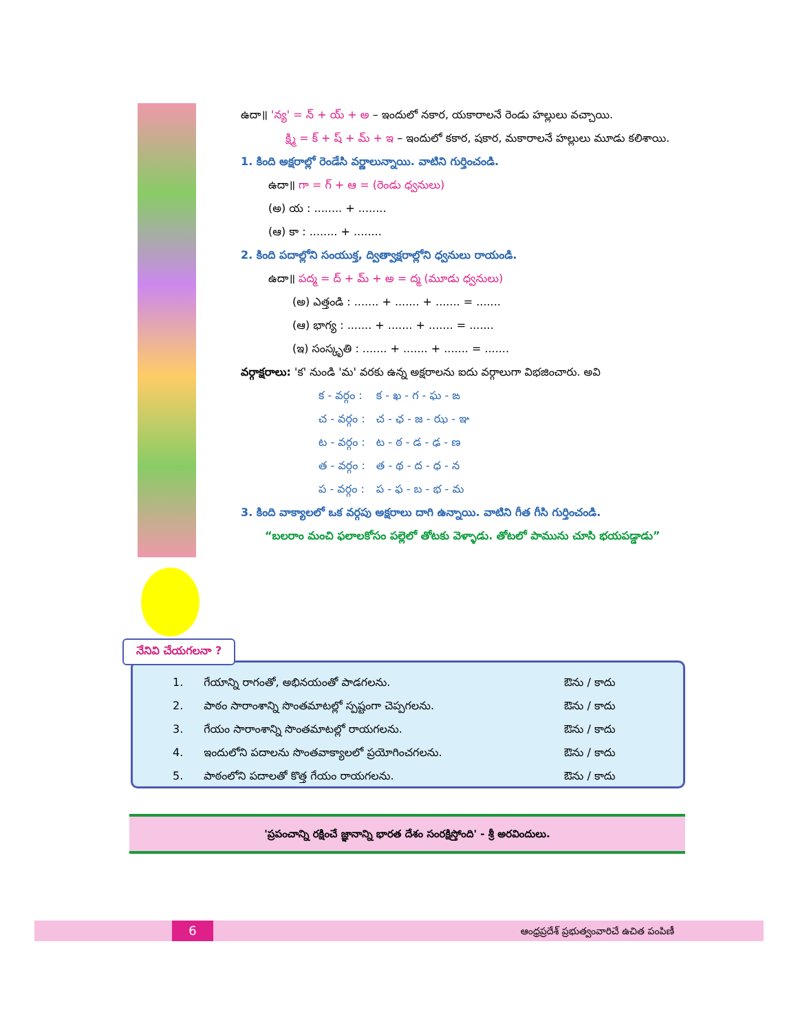ఉదా॥ 'న్య' = న్ + య్ + అ – ఇందులో నకార, యకారాలనే రెండు హల్లులు వచ్చాయి.
క్ష్మి = క్ + ష్ + మ్ + ఇ – ఇందులో కకార, షకార, మకారాలనే హల్లులు మూడు కలిశాయి.
1. కింది అక్షరాల్లో రెండేసి వర్ణాలున్నాయి. వాటిని గుర్తించండి.
ఉదా॥ గా = గ్ + ఆ = (రెండు ధ్వనులు)
(అ) య : ........ + ........
(ఆ) కా : ........ + ........
2. కింది పదాల్లోని సంయుక్త, ద్విత్వాక్షరాల్లోని ధ్వనులు రాయండి.
ఉదా॥ పద్మ = ద్ + మ్ + అ = ద్మ (మూడు ధ్వనులు)
(అ) ఎత్తండి : ....... + ....... + ....... = .......
(ఆ) భాగ్య : ....... + ....... + ....... = .......
(ఇ) సంస్కృతి : ....... + ....... + ....... = .......
వర్గాక్షరాలు: 'క' నుండి 'మ' వరకు ఉన్న అక్షరాలను ఐదు వర్గాలుగా విభజించారు. అవి
| క - వర్గం : | క - ఖ - గ - ఘ - ఙ |
| చ - వర్గం : | చ - ఛ - జ - ఝ - ఞ |
| ట - వర్గం : | ట - ఠ - డ - ఢ - ణ |
| త - వర్గం : | త - థ - ద - ధ - న |
| ప - వర్గం : | ప - ఫ - బ - భ - మ |
3. కింది వాక్యాలలో ఒక వర్గపు అక్షరాలు దాగి ఉన్నాయి. వాటిని గీత గీసి గుర్తించండి.
“బలరాం మంచి ఫలాలకోసం పల్లెలో తోటకు వెళ్ళాడు. తోటలో పామును చూసి భయపడ్డాడు”
| 1. | గేయాన్ని రాగంతో, అభినయంతో పాడగలను. | ఔను / కాదు |
| 2. | పాఠం సారాంశాన్ని సొంతమాటల్లో స్పష్టంగా చెప్పగలను. | ఔను / కాదు |
| 3. | గేయం సారాంశాన్ని సొంతమాటల్లో రాయగలను. | ఔను / కాదు |
| 4. | ఇందులోని పదాలను సొంతవాక్యాలలో ప్రయోగించగలను. | ఔను / కాదు |
| 5. | పాఠంలోని పదాలతో కొత్త గేయం రాయగలను. | ఔను / కాదు |
నేనివి చేయగలనా ?
'ప్రపంచాన్ని రక్షించే జ్ఞానాన్ని భారత దేశం సంరక్షిస్తోంది' - శ్రీ అరవిందులు.
6
ఆంధ్రప్రదేశ్ ప్రభుత్వంవారిచే ఉచిత పంపిణీ